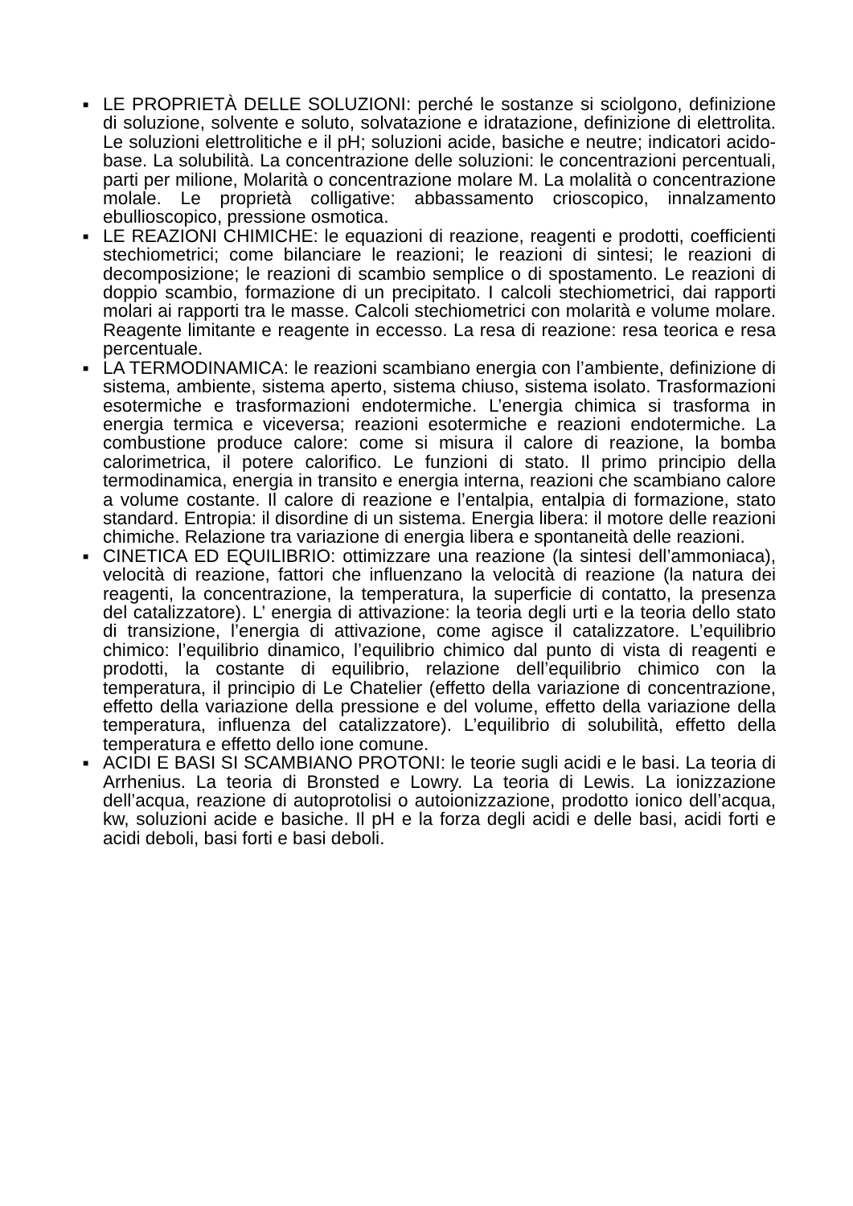■
LE PROPRIETÀ DELLE SOLUZIONI: perché le sostanze si sciolgono, definizione di soluzione, solvente e soluto, solvatazione e idratazione, definizione di elettrolita. Le soluzioni elettrolitiche e il pH; soluzioni acide, basiche e neutre; indicatori acido-base. La solubilità. La concentrazione delle soluzioni: le concentrazioni percentuali, parti per milione, Molarità o concentrazione molare M. La molalità o concentrazione molale. Le proprietà colligative: abbassamento crioscopico, innalzamento ebullioscopico, pressione osmotica.
■
LE REAZIONI CHIMICHE: le equazioni di reazione, reagenti e prodotti, coefficienti stechiometrici; come bilanciare le reazioni; le reazioni di sintesi; le reazioni di decomposizione; le reazioni di scambio semplice o di spostamento. Le reazioni di doppio scambio, formazione di un precipitato. I calcoli stechiometrici, dai rapporti molari ai rapporti tra le masse. Calcoli stechiometrici con molarità e volume molare. Reagente limitante e reagente in eccesso. La resa di reazione: resa teorica e resa percentuale.
■
LA TERMODINAMICA: le reazioni scambiano energia con l’ambiente, definizione di sistema, ambiente, sistema aperto, sistema chiuso, sistema isolato. Trasformazioni esotermiche e trasformazioni endotermiche. L’energia chimica si trasforma in energia termica e viceversa; reazioni esotermiche e reazioni endotermiche. La combustione produce calore: come si misura il calore di reazione, la bomba calorimetrica, il potere calorifico. Le funzioni di stato. Il primo principio della termodinamica, energia in transito e energia interna, reazioni che scambiano calore a volume costante. Il calore di reazione e l’entalpia, entalpia di formazione, stato standard. Entropia: il disordine di un sistema. Energia libera: il motore delle reazioni chimiche. Relazione tra variazione di energia libera e spontaneità delle reazioni.
■
CINETICA ED EQUILIBRIO: ottimizzare una reazione (la sintesi dell’ammoniaca), velocità di reazione, fattori che influenzano la velocità di reazione (la natura dei reagenti, la concentrazione, la temperatura, la superficie di contatto, la presenza del catalizzatore). L’ energia di attivazione: la teoria degli urti e la teoria dello stato di transizione, l’energia di attivazione, come agisce il catalizzatore. L’equilibrio chimico: l’equilibrio dinamico, l’equilibrio chimico dal punto di vista di reagenti e prodotti, la costante di equilibrio, relazione dell’equilibrio chimico con la temperatura, il principio di Le Chatelier (effetto della variazione di concentrazione, effetto della variazione della pressione e del volume, effetto della variazione della temperatura, influenza del catalizzatore). L’equilibrio di solubilità, effetto della temperatura e effetto dello ione comune.
■
ACIDI E BASI SI SCAMBIANO PROTONI: le teorie sugli acidi e le basi. La teoria di Arrhenius. La teoria di Bronsted e Lowry. La teoria di Lewis. La ionizzazione dell’acqua, reazione di autoprotolisi o autoionizzazione, prodotto ionico dell’acqua, kw, soluzioni acide e basiche. Il pH e la forza degli acidi e delle basi, acidi forti e acidi deboli, basi forti e basi deboli.